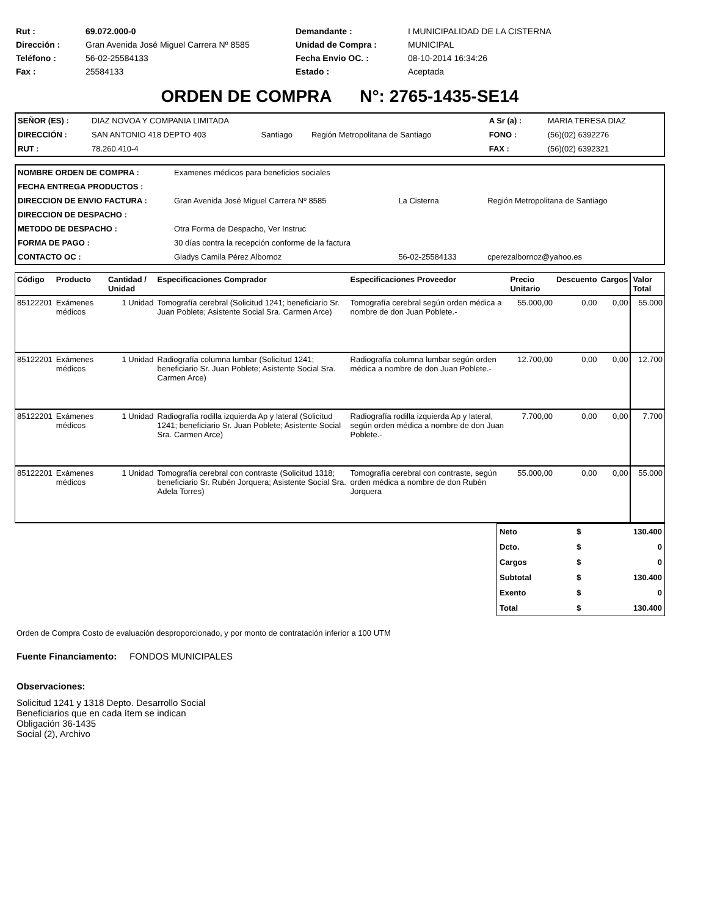| Rut : | 69.072.000-0 | Demandante : | I MUNICIPALIDAD DE LA CISTERNA |
| Dirección : | Gran Avenida José Miguel Carrera Nº 8585 | Unidad de Compra : | MUNICIPAL |
| Teléfono : | 56-02-25584133 | Fecha Envio OC. : | 08-10-2014 16:34:26 |
| Fax : | 25584133 | Estado : | Aceptada |
ORDEN DE COMPRA N°: 2765-1435-SE14
| SEÑOR (ES) : | DIAZ NOVOA Y COMPANIA LIMITADA | | | A Sr (a) : | MARIA TERESA DIAZ |
| DIRECCIÓN : | SAN ANTONIO 418 DEPTO 403 | Santiago | Región Metropolitana de Santiago | FONO : | (56)(02) 6392276 |
| RUT : | 78.260.410-4 | | | FAX : | (56)(02) 6392321 |
| NOMBRE ORDEN DE COMPRA : | Examenes médicos para beneficios sociales | | |
| FECHA ENTREGA PRODUCTOS : | | | |
| DIRECCION DE ENVIO FACTURA : | Gran Avenida José Miguel Carrera Nº 8585 | La Cisterna | Región Metropolitana de Santiago |
| DIRECCION DE DESPACHO : | | | |
| METODO DE DESPACHO : | Otra Forma de Despacho, Ver Instruc | | |
| FORMA DE PAGO : | 30 días contra la recepción conforme de la factura | | |
| CONTACTO OC : | Gladys Camila Pérez Albornoz | 56-02-25584133 | cperezalbornoz@yahoo.es |
| Código | Producto | Cantidad / Unidad | Especificaciones Comprador | Especificaciones Proveedor | Precio Unitario | Descuento | Cargos | Valor Total |
| --- | --- | --- | --- | --- | --- | --- | --- | --- |
| 85122201 | Exámenes médicos | 1 Unidad | Tomografía cerebral (Solicitud 1241; beneficiario Sr. Juan Poblete; Asistente Social Sra. Carmen Arce) | Tomografía cerebral según orden médica a nombre de don Juan Poblete.- | 55.000,00 | 0,00 | 0,00 | 55.000 |
| 85122201 | Exámenes médicos | 1 Unidad | Radiografía columna lumbar (Solicitud 1241; beneficiario Sr. Juan Poblete; Asistente Social Sra. Carmen Arce) | Radiografía columna lumbar según orden médica a nombre de don Juan Poblete.- | 12.700,00 | 0,00 | 0,00 | 12.700 |
| 85122201 | Exámenes médicos | 1 Unidad | Radiografía rodilla izquierda Ap y lateral (Solicitud 1241; beneficiario Sr. Juan Poblete; Asistente Social Sra. Carmen Arce) | Radiografía rodilla izquierda Ap y lateral, según orden médica a nombre de don Juan Poblete.- | 7.700,00 | 0,00 | 0,00 | 7.700 |
| 85122201 | Exámenes médicos | 1 Unidad | Tomografía cerebral con contraste (Solicitud 1318; beneficiario Sr. Rubén Jorquera; Asistente Social Sra. Adela Torres) | Tomografía cerebral con contraste, según orden médica a nombre de don Rubén Jorquera | 55.000,00 | 0,00 | 0,00 | 55.000 |
| Neto | $ | 130.400 |
| Dcto. | $ | 0 |
| Cargos | $ | 0 |
| Subtotal | $ | 130.400 |
| Exento | $ | 0 |
| Total | $ | 130.400 |
Orden de Compra Costo de evaluación desproporcionado, y por monto de contratación inferior a 100 UTM
Fuente Financiamento: FONDOS MUNICIPALES
Observaciones:
Solicitud 1241 y 1318 Depto. Desarrollo Social
Beneficiarios que en cada ítem se indican
Obligación 36-1435
Social (2), Archivo